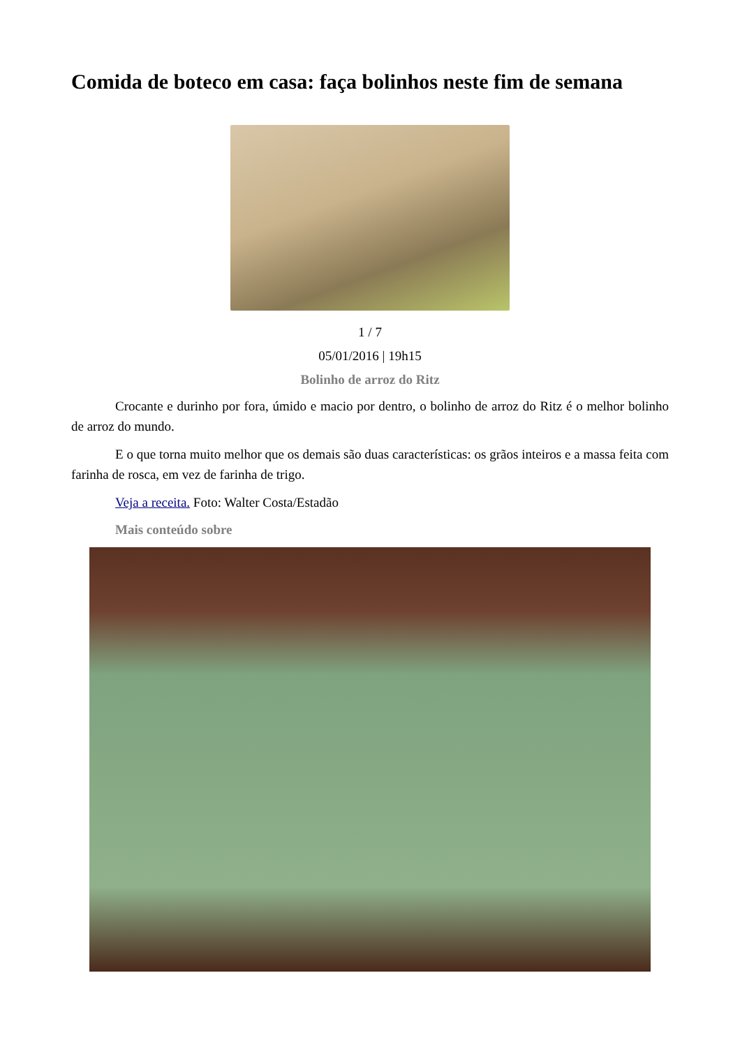Comida de boteco em casa: faça bolinhos neste fim de semana
1 / 7
05/01/2016 | 19h15
Bolinho de arroz do Ritz
Crocante e durinho por fora, úmido e macio por dentro, o bolinho de arroz do Ritz é o melhor bolinho de arroz do mundo.
E o que torna muito melhor que os demais são duas características: os grãos inteiros e a massa feita com farinha de rosca, em vez de farinha de trigo.
Veja a receita. Foto: Walter Costa/Estadão
Mais conteúdo sobre